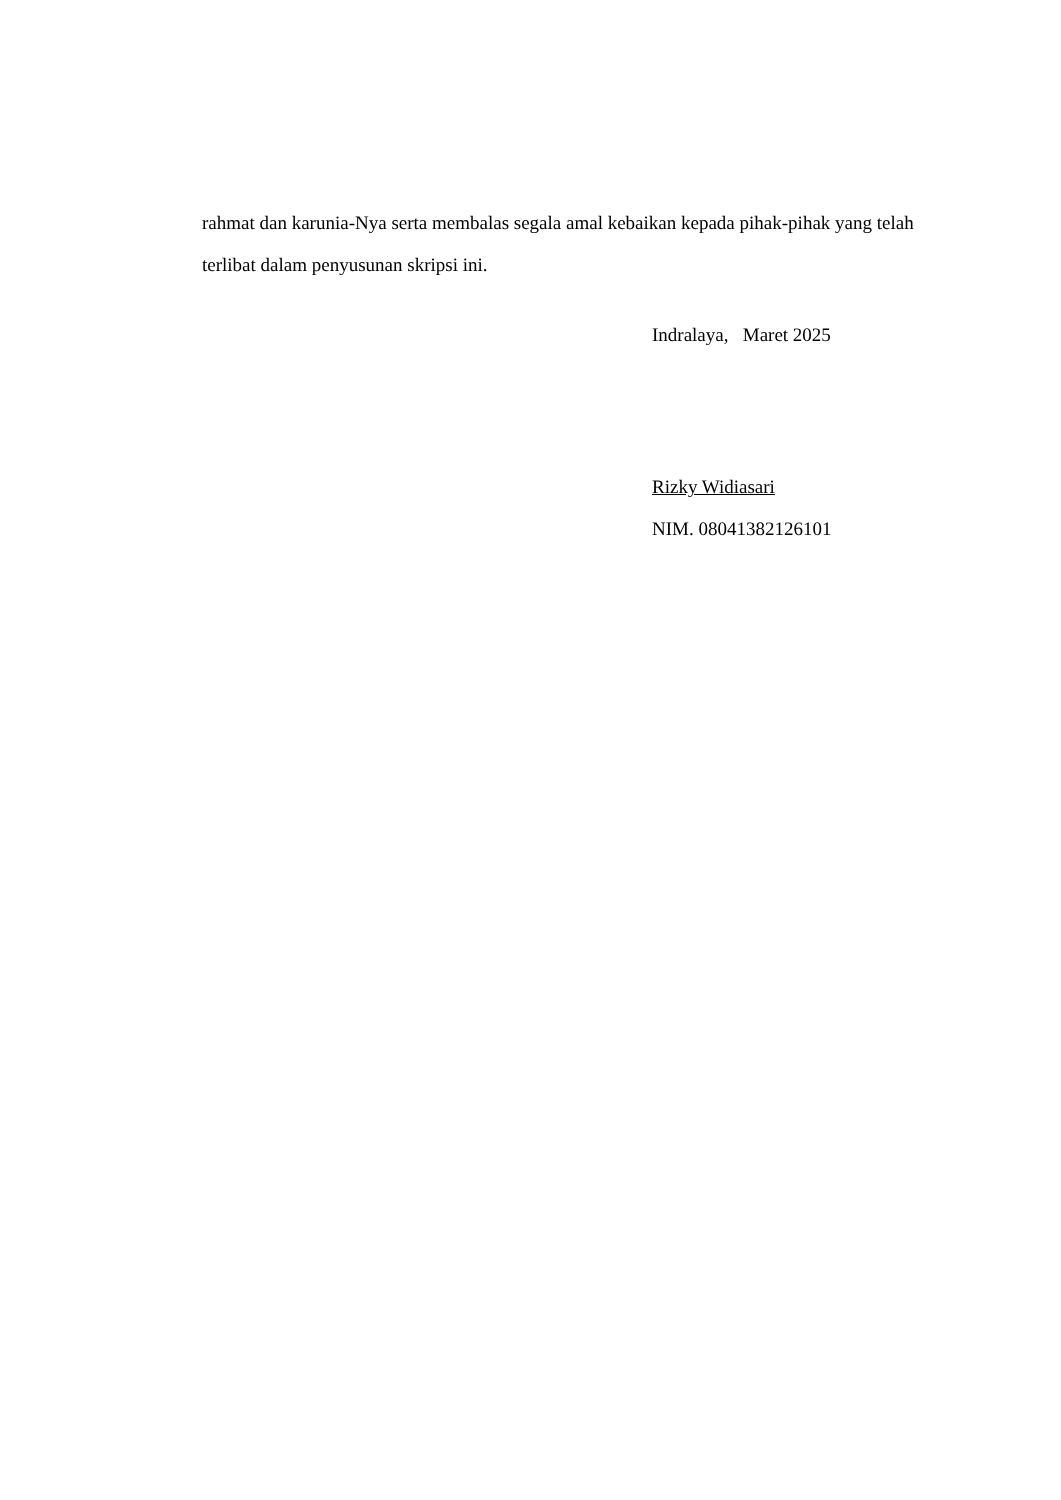rahmat dan karunia-Nya serta membalas segala amal kebaikan kepada pihak-pihak yang telah terlibat dalam penyusunan skripsi ini.
Indralaya, Maret 2025
Rizky Widiasari
NIM. 08041382126101